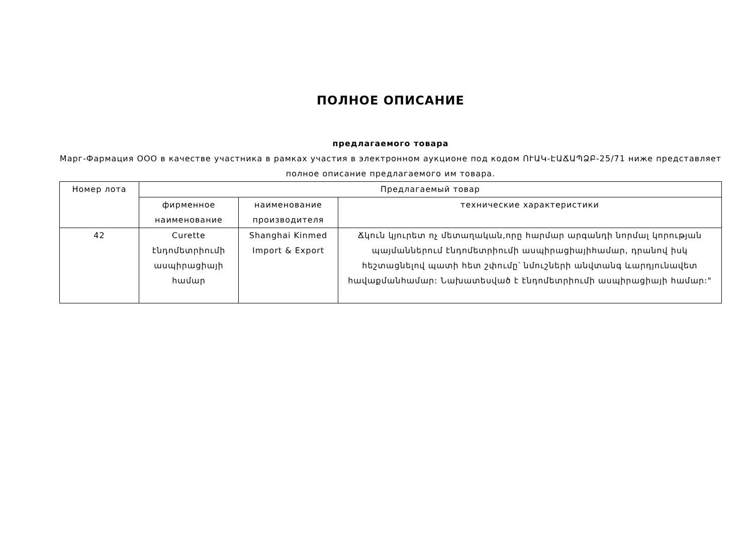ПОЛНОЕ ОПИСАНИЕ
предлагаемого товара
Марг-Фармация ООО в качестве участника в рамках участия в электронном аукционе под кодом ՈՒԱԿ-ԷԱՃԱՊՁԲ-25/71 ниже представляет полное описание предлагаемого им товара.
| Номер лота | Предлагаемый товар | | |
| --- | --- | --- | --- |
| | фирменное наименование | наименование производителя | технические характеристики |
| 42 | Curette էնդոմետրիումի ասպիրացիայի համար | Shanghai Kinmed Import & Export | Ճկուն կյուրետ ոչ մետաղական,որը հարմար արգանդի նորմալ կորության պայմաններում էնդոմետրիումի ասպիրացիայիհամար, դրանով իսկ հեշտացնելով պատի հետ շփումը՝ նմուշների անվտանգ ևարդյունավետ հավաքմանհամար: Նախատեսված է էնդոմետրիումի ասպիրացիայի համար:" |